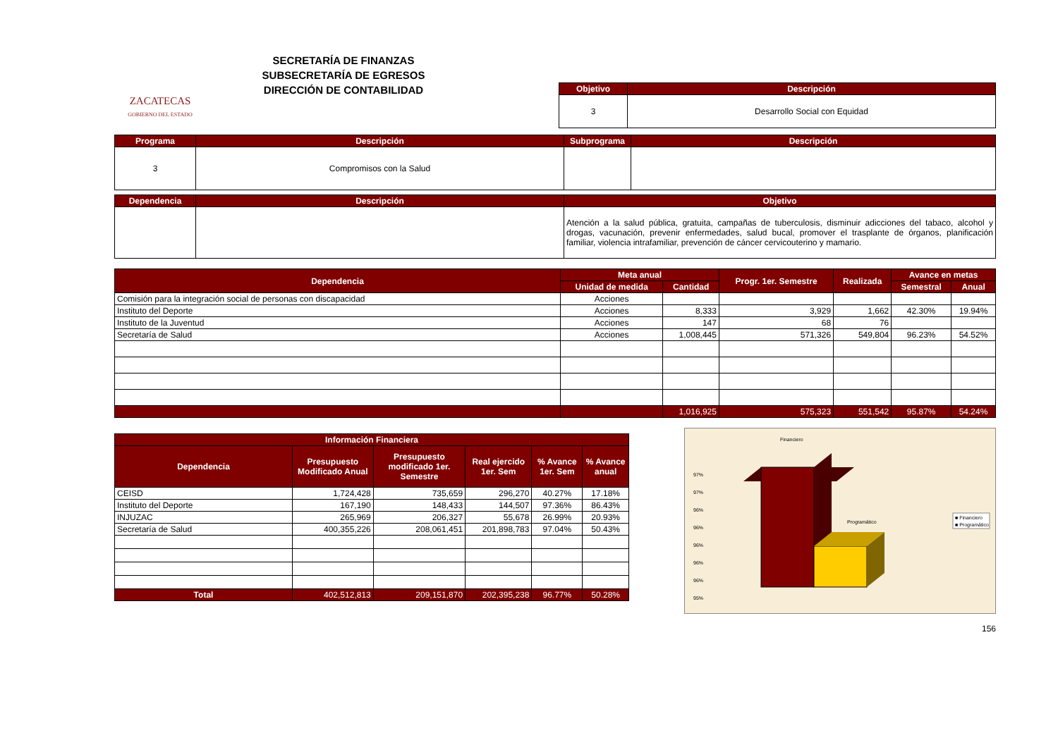ZACATECAS
GOBIERNO DEL ESTADO
SECRETARÍA DE FINANZAS
SUBSECRETARÍA DE EGRESOS
DIRECCIÓN DE CONTABILIDAD
| Objetivo | Descripción |
| --- | --- |
| 3 | Desarrollo Social con Equidad |
| Programa | Descripción | Subprograma | Descripción |
| --- | --- | --- | --- |
| 3 | Compromisos con la Salud | | |
| Dependencia | Descripción | Objetivo |
| --- | --- | --- |
| | | Atención a la salud pública, gratuita, campañas de tuberculosis, disminuir adicciones del tabaco, alcohol y drogas, vacunación, prevenir enfermedades, salud bucal, promover el trasplante de órganos, planificación familiar, violencia intrafamiliar, prevención de cáncer cervicouterino y mamario. |
| Dependencia | Meta anual | | Progr. 1er. Semestre | Realizada | Avance en metas | |
| --- | --- | --- | --- | --- | --- | --- |
| | Unidad de medida | Cantidad | | | Semestral | Anual |
| Comisión para la integración social de personas con discapacidad | Acciones | | | | | |
| Instituto del Deporte | Acciones | 8,333 | 3,929 | 1,662 | 42.30% | 19.94% |
| Instituto de la Juventud | Acciones | 147 | 68 | 76 | | |
| Secretaría de Salud | Acciones | 1,008,445 | 571,326 | 549,804 | 96.23% | 54.52% |
| | | 1,016,925 | 575,323 | 551,542 | 95.87% | 54.24% |
| Información Financiera | | | | | |
| --- | --- | --- | --- | --- | --- |
| Dependencia | Presupuesto Modificado Anual | Presupuesto modificado 1er. Semestre | Real ejercido 1er. Sem | % Avance 1er. Sem | % Avance anual |
| CEISD | 1,724,428 | 735,659 | 296,270 | 40.27% | 17.18% |
| Instituto del Deporte | 167,190 | 148,433 | 144,507 | 97.36% | 86.43% |
| INJUZAC | 265,969 | 206,327 | 55,678 | 26.99% | 20.93% |
| Secretaría de Salud | 400,355,226 | 208,061,451 | 201,898,783 | 97.04% | 50.43% |
| Total | 402,512,813 | 209,151,870 | 202,395,238 | 96.77% | 50.28% |
Financiero
97%
97%
96%
96%
96%
96%
96%
95%
Programático
■ Financiero
■ Programático
156